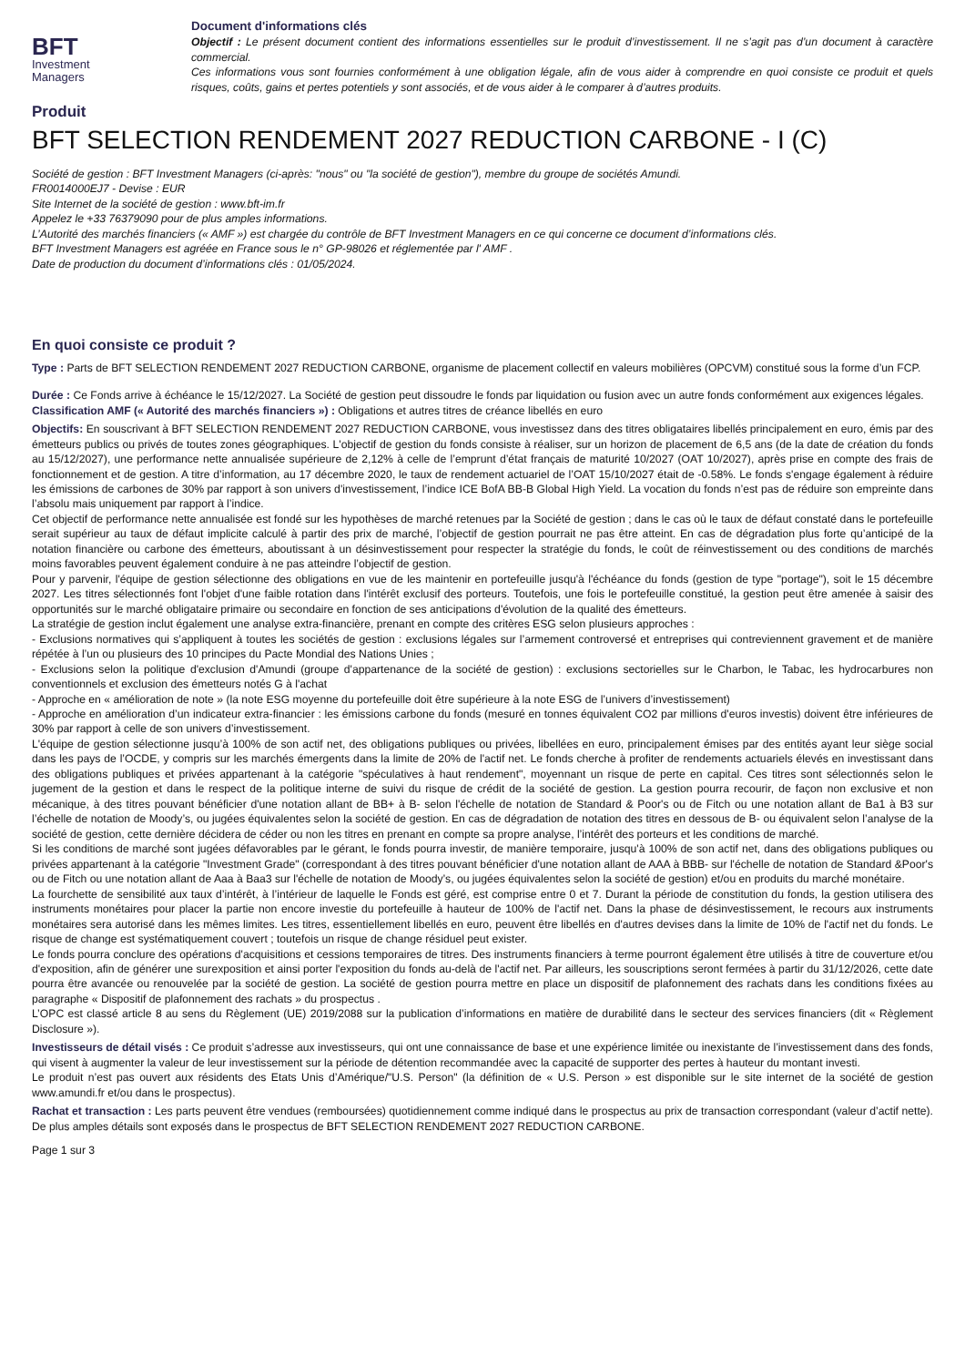BFT
Investment
Managers
Document d'informations clés
Objectif : Le présent document contient des informations essentielles sur le produit d’investissement. Il ne s’agit pas d’un document à caractère commercial.
Ces informations vous sont fournies conformément à une obligation légale, afin de vous aider à comprendre en quoi consiste ce produit et quels risques, coûts, gains et pertes potentiels y sont associés, et de vous aider à le comparer à d’autres produits.
Produit
BFT SELECTION RENDEMENT 2027 REDUCTION CARBONE - I (C)
Société de gestion : BFT Investment Managers (ci-après: "nous" ou "la société de gestion"), membre du groupe de sociétés Amundi.
FR0014000EJ7 - Devise : EUR
Site Internet de la société de gestion : www.bft-im.fr
Appelez le +33 76379090 pour de plus amples informations.
L’Autorité des marchés financiers (« AMF ») est chargée du contrôle de BFT Investment Managers en ce qui concerne ce document d’informations clés.
BFT Investment Managers est agréée en France sous le n° GP-98026 et réglementée par l' AMF .
Date de production du document d’informations clés : 01/05/2024.
En quoi consiste ce produit ?
Type : Parts de BFT SELECTION RENDEMENT 2027 REDUCTION CARBONE, organisme de placement collectif en valeurs mobilières (OPCVM) constitué sous la forme d’un FCP.
Durée : Ce Fonds arrive à échéance le 15/12/2027. La Société de gestion peut dissoudre le fonds par liquidation ou fusion avec un autre fonds conformément aux exigences légales.
Classification AMF (« Autorité des marchés financiers ») : Obligations et autres titres de créance libellés en euro
Objectifs: En souscrivant à BFT SELECTION RENDEMENT 2027 REDUCTION CARBONE, vous investissez dans des titres obligataires libellés principalement en euro, émis par des émetteurs publics ou privés de toutes zones géographiques. L'objectif de gestion du fonds consiste à réaliser, sur un horizon de placement de 6,5 ans (de la date de création du fonds au 15/12/2027), une performance nette annualisée supérieure de 2,12% à celle de l’emprunt d’état français de maturité 10/2027 (OAT 10/2027), après prise en compte des frais de fonctionnement et de gestion. A titre d’information, au 17 décembre 2020, le taux de rendement actuariel de l’OAT 15/10/2027 était de -0.58%. Le fonds s'engage également à réduire les émissions de carbones de 30% par rapport à son univers d'investissement, l’indice ICE BofA BB-B Global High Yield. La vocation du fonds n’est pas de réduire son empreinte dans l’absolu mais uniquement par rapport à l’indice.
Cet objectif de performance nette annualisée est fondé sur les hypothèses de marché retenues par la Société de gestion ; dans le cas où le taux de défaut constaté dans le portefeuille serait supérieur au taux de défaut implicite calculé à partir des prix de marché, l’objectif de gestion pourrait ne pas être atteint. En cas de dégradation plus forte qu’anticipé de la notation financière ou carbone des émetteurs, aboutissant à un désinvestissement pour respecter la stratégie du fonds, le coût de réinvestissement ou des conditions de marchés moins favorables peuvent également conduire à ne pas atteindre l’objectif de gestion.
Pour y parvenir, l'équipe de gestion sélectionne des obligations en vue de les maintenir en portefeuille jusqu'à l'échéance du fonds (gestion de type "portage"), soit le 15 décembre 2027. Les titres sélectionnés font l'objet d'une faible rotation dans l'intérêt exclusif des porteurs. Toutefois, une fois le portefeuille constitué, la gestion peut être amenée à saisir des opportunités sur le marché obligataire primaire ou secondaire en fonction de ses anticipations d'évolution de la qualité des émetteurs.
La stratégie de gestion inclut également une analyse extra-financière, prenant en compte des critères ESG selon plusieurs approches :
- Exclusions normatives qui s’appliquent à toutes les sociétés de gestion : exclusions légales sur l’armement controversé et entreprises qui contreviennent gravement et de manière répétée à l’un ou plusieurs des 10 principes du Pacte Mondial des Nations Unies ;
- Exclusions selon la politique d'exclusion d'Amundi (groupe d'appartenance de la société de gestion) : exclusions sectorielles sur le Charbon, le Tabac, les hydrocarbures non conventionnels et exclusion des émetteurs notés G à l'achat
- Approche en « amélioration de note » (la note ESG moyenne du portefeuille doit être supérieure à la note ESG de l’univers d’investissement)
- Approche en amélioration d’un indicateur extra-financier : les émissions carbone du fonds (mesuré en tonnes équivalent CO2 par millions d'euros investis) doivent être inférieures de 30% par rapport à celle de son univers d’investissement.
L'équipe de gestion sélectionne jusqu’à 100% de son actif net, des obligations publiques ou privées, libellées en euro, principalement émises par des entités ayant leur siège social dans les pays de l’OCDE, y compris sur les marchés émergents dans la limite de 20% de l'actif net. Le fonds cherche à profiter de rendements actuariels élevés en investissant dans des obligations publiques et privées appartenant à la catégorie "spéculatives à haut rendement", moyennant un risque de perte en capital. Ces titres sont sélectionnés selon le jugement de la gestion et dans le respect de la politique interne de suivi du risque de crédit de la société de gestion. La gestion pourra recourir, de façon non exclusive et non mécanique, à des titres pouvant bénéficier d'une notation allant de BB+ à B- selon l'échelle de notation de Standard & Poor's ou de Fitch ou une notation allant de Ba1 à B3 sur l’échelle de notation de Moody’s, ou jugées équivalentes selon la société de gestion. En cas de dégradation de notation des titres en dessous de B- ou équivalent selon l’analyse de la société de gestion, cette dernière décidera de céder ou non les titres en prenant en compte sa propre analyse, l’intérêt des porteurs et les conditions de marché.
Si les conditions de marché sont jugées défavorables par le gérant, le fonds pourra investir, de manière temporaire, jusqu'à 100% de son actif net, dans des obligations publiques ou privées appartenant à la catégorie "Investment Grade" (correspondant à des titres pouvant bénéficier d'une notation allant de AAA à BBB- sur l'échelle de notation de Standard &Poor's ou de Fitch ou une notation allant de Aaa à Baa3 sur l'échelle de notation de Moody’s, ou jugées équivalentes selon la société de gestion) et/ou en produits du marché monétaire.
La fourchette de sensibilité aux taux d’intérêt, à l’intérieur de laquelle le Fonds est géré, est comprise entre 0 et 7. Durant la période de constitution du fonds, la gestion utilisera des instruments monétaires pour placer la partie non encore investie du portefeuille à hauteur de 100% de l'actif net. Dans la phase de désinvestissement, le recours aux instruments monétaires sera autorisé dans les mêmes limites. Les titres, essentiellement libellés en euro, peuvent être libellés en d'autres devises dans la limite de 10% de l'actif net du fonds. Le risque de change est systématiquement couvert ; toutefois un risque de change résiduel peut exister.
Le fonds pourra conclure des opérations d'acquisitions et cessions temporaires de titres. Des instruments financiers à terme pourront également être utilisés à titre de couverture et/ou d'exposition, afin de générer une surexposition et ainsi porter l'exposition du fonds au-delà de l'actif net. Par ailleurs, les souscriptions seront fermées à partir du 31/12/2026, cette date pourra être avancée ou renouvelée par la société de gestion. La société de gestion pourra mettre en place un dispositif de plafonnement des rachats dans les conditions fixées au paragraphe « Dispositif de plafonnement des rachats » du prospectus .
L’OPC est classé article 8 au sens du Règlement (UE) 2019/2088 sur la publication d’informations en matière de durabilité dans le secteur des services financiers (dit « Règlement Disclosure »).
Investisseurs de détail visés : Ce produit s’adresse aux investisseurs, qui ont une connaissance de base et une expérience limitée ou inexistante de l’investissement dans des fonds, qui visent à augmenter la valeur de leur investissement sur la période de détention recommandée avec la capacité de supporter des pertes à hauteur du montant investi.
Le produit n’est pas ouvert aux résidents des Etats Unis d’Amérique/"U.S. Person" (la définition de « U.S. Person » est disponible sur le site internet de la société de gestion www.amundi.fr et/ou dans le prospectus).
Rachat et transaction : Les parts peuvent être vendues (remboursées) quotidiennement comme indiqué dans le prospectus au prix de transaction correspondant (valeur d’actif nette). De plus amples détails sont exposés dans le prospectus de BFT SELECTION RENDEMENT 2027 REDUCTION CARBONE.
Page 1 sur 3